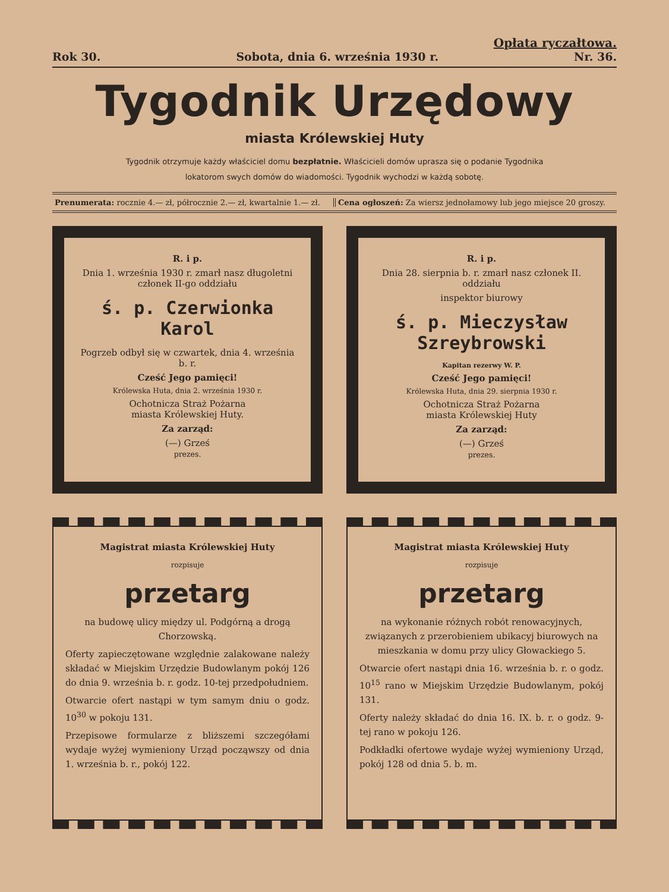Opłata ryczałtowa.
Rok 30. Sobota, dnia 6. września 1930 r. Nr. 36.
Tygodnik Urzędowy
miasta Królewskiej Huty
Tygodnik otrzymuje każdy właściciel domu bezpłatnie. Właścicieli domów uprasza się o podanie Tygodnika
lokatorom swych domów do wiadomości. Tygodnik wychodzi w każdą sobotę.
Prenumerata: rocznie 4.— zł, półrocznie 2.— zł, kwartalnie 1.— zł.
Cena ogłoszeń: Za wiersz jednołamowy lub jego miejsce 20 groszy.
R. i p.
Dnia 1. września 1930 r. zmarł nasz długoletni członek II-go oddziału
ś. p. Czerwionka Karol
Pogrzeb odbył się w czwartek, dnia 4. września b. r.
Cześć Jego pamięci!
Królewska Huta, dnia 2. września 1930 r.
Ochotnicza Straż Pożarna
miasta Królewskiej Huty.
Za zarząd:
(—) Grześ
prezes.
Magistrat miasta Królewskiej Huty
rozpisuje
przetarg
na budowę ulicy między ul. Podgórną a drogą Chorzowską.
Oferty zapieczętowane względnie zalakowane należy składać w Miejskim Urzędzie Budowlanym pokój 126 do dnia 9. września b. r. godz. 10-tej przedpołudniem.
Otwarcie ofert nastąpi w tym samym dniu o godz. 10<sup>30</sup> w pokoju 131.
Przepisowe formularze z bliższemi szczegółami wydaje wyżej wymieniony Urząd począwszy od dnia 1. września b. r., pokój 122.
R. i p.
Dnia 28. sierpnia b. r. zmarł nasz członek II. oddziału
inspektor biurowy
ś. p. Mieczysław Szreybrowski
Kapitan rezerwy W. P.
Cześć Jego pamięci!
Królewska Huta, dnia 29. sierpnia 1930 r.
Ochotnicza Straż Pożarna
miasta Królewskiej Huty
Za zarząd:
(—) Grześ
prezes.
Magistrat miasta Królewskiej Huty
rozpisuje
przetarg
na wykonanie różnych robót renowacyjnych, związanych z przerobieniem ubikacyj biurowych na mieszkania w domu przy ulicy Głowackiego 5.
Otwarcie ofert nastąpi dnia 16. września b. r. o godz. 10<sup>15</sup> rano w Miejskim Urzędzie Budowlanym, pokój 131.
Oferty należy składać do dnia 16. IX. b. r. o godz. 9-tej rano w pokoju 126.
Podkładki ofertowe wydaje wyżej wymieniony Urząd, pokój 128 od dnia 5. b. m.